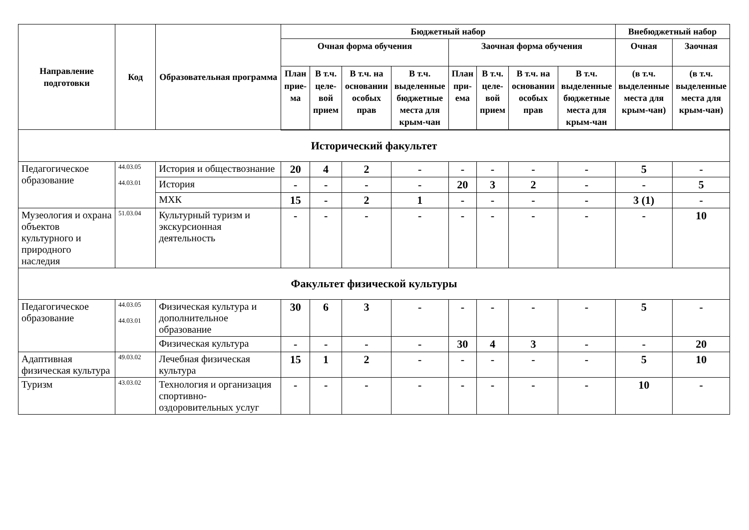| Направление подготовки | Код | Образовательная программа | Бюджетный набор | | | | | | | | Внебюджетный набор | |
| --- | --- | --- | --- | --- | --- | --- | --- | --- | --- | --- | --- | --- |
| | | | Очная форма обучения | | | | Заочная форма обучения | | | | Очная | Заочная |
| | | | План прие-ма | В т.ч. целе-вой прием | В т.ч. на основании особых прав | В т.ч. выделенные бюджетные места для крым-чан | План при-ема | В т.ч. целе-вой прием | В т.ч. на основании особых прав | В т.ч. выделенные бюджетные места для крым-чан | (в т.ч. выделенные места для крым-чан) | (в т.ч. выделенные места для крым-чан) |
| Исторический факультет | | | | | | | | | | | | |
| Педагогическое образование | 44.03.05 44.03.01 | История и обществознание | 20 | 4 | 2 | - | - | - | - | - | 5 | - |
| | | История | - | - | - | - | 20 | 3 | 2 | - | - | 5 |
| | | МХК | 15 | - | 2 | 1 | - | - | - | - | 3 (1) | - |
| Музеология и охрана объектов культурного и природного наследия | 51.03.04 | Культурный туризм и экскурсионная деятельность | - | - | - | - | - | - | - | - | - | 10 |
| Факультет физической культуры | | | | | | | | | | | | |
| Педагогическое образование | 44.03.05 44.03.01 | Физическая культура и дополнительное образование | 30 | 6 | 3 | - | - | - | - | - | 5 | - |
| | | Физическая культура | - | - | - | - | 30 | 4 | 3 | - | - | 20 |
| Адаптивная физическая культура | 49.03.02 | Лечебная физическая культура | 15 | 1 | 2 | - | - | - | - | - | 5 | 10 |
| Туризм | 43.03.02 | Технология и организация спортивно-оздоровительных услуг | - | - | - | - | - | - | - | - | 10 | - |